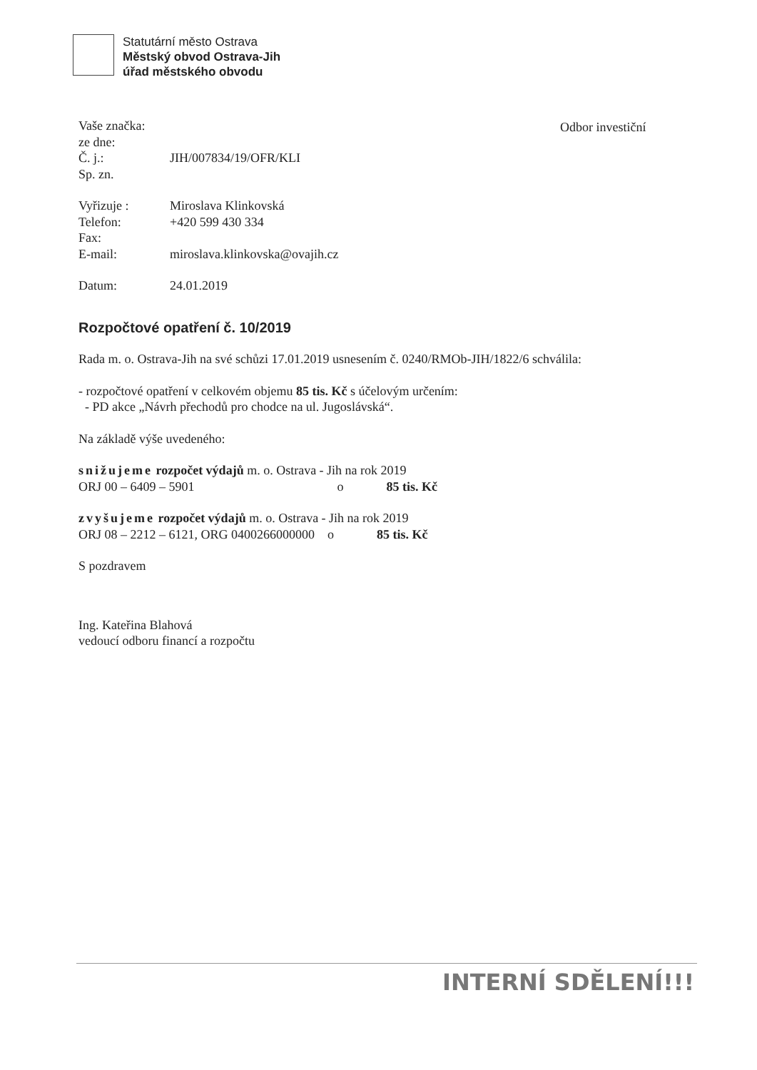Statutární město Ostrava
Městský obvod Ostrava-Jih
úřad městského obvodu
Odbor investiční
| Vaše značka: | |
| ze dne: | |
| Č. j.: | JIH/007834/19/OFR/KLI |
| Sp. zn. | |
| Vyřizuje : | Miroslava Klinkovská |
| Telefon: | +420 599 430 334 |
| Fax: | |
| E-mail: | miroslava.klinkovska@ovajih.cz |
| Datum: | 24.01.2019 |
Rozpočtové opatření č. 10/2019
Rada m. o. Ostrava-Jih na své schůzi 17.01.2019 usnesením č. 0240/RMOb-JIH/1822/6 schválila:
- rozpočtové opatření v celkovém objemu 85 tis. Kč s účelovým určením:
- PD akce „Návrh přechodů pro chodce na ul. Jugoslávská“.
Na základě výše uvedeného:
snižujeme rozpočet výdajů m. o. Ostrava - Jih na rok 2019
ORJ 00 – 6409 – 5901 o 85 tis. Kč
zvyšujeme rozpočet výdajů m. o. Ostrava - Jih na rok 2019
ORJ 08 – 2212 – 6121, ORG 0400266000000 o 85 tis. Kč
S pozdravem
Ing. Kateřina Blahová
vedoucí odboru financí a rozpočtu
INTERNÍ SDĚLENÍ!!!